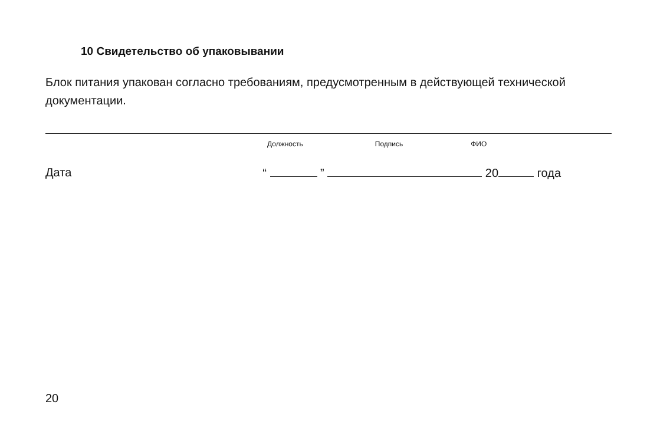10 Свидетельство об упаковывании
Блок питания упакован согласно требованиям, предусмотренным в действующей технической документации.
Должность Подпись ФИО
Дата “ ” 20 года
20